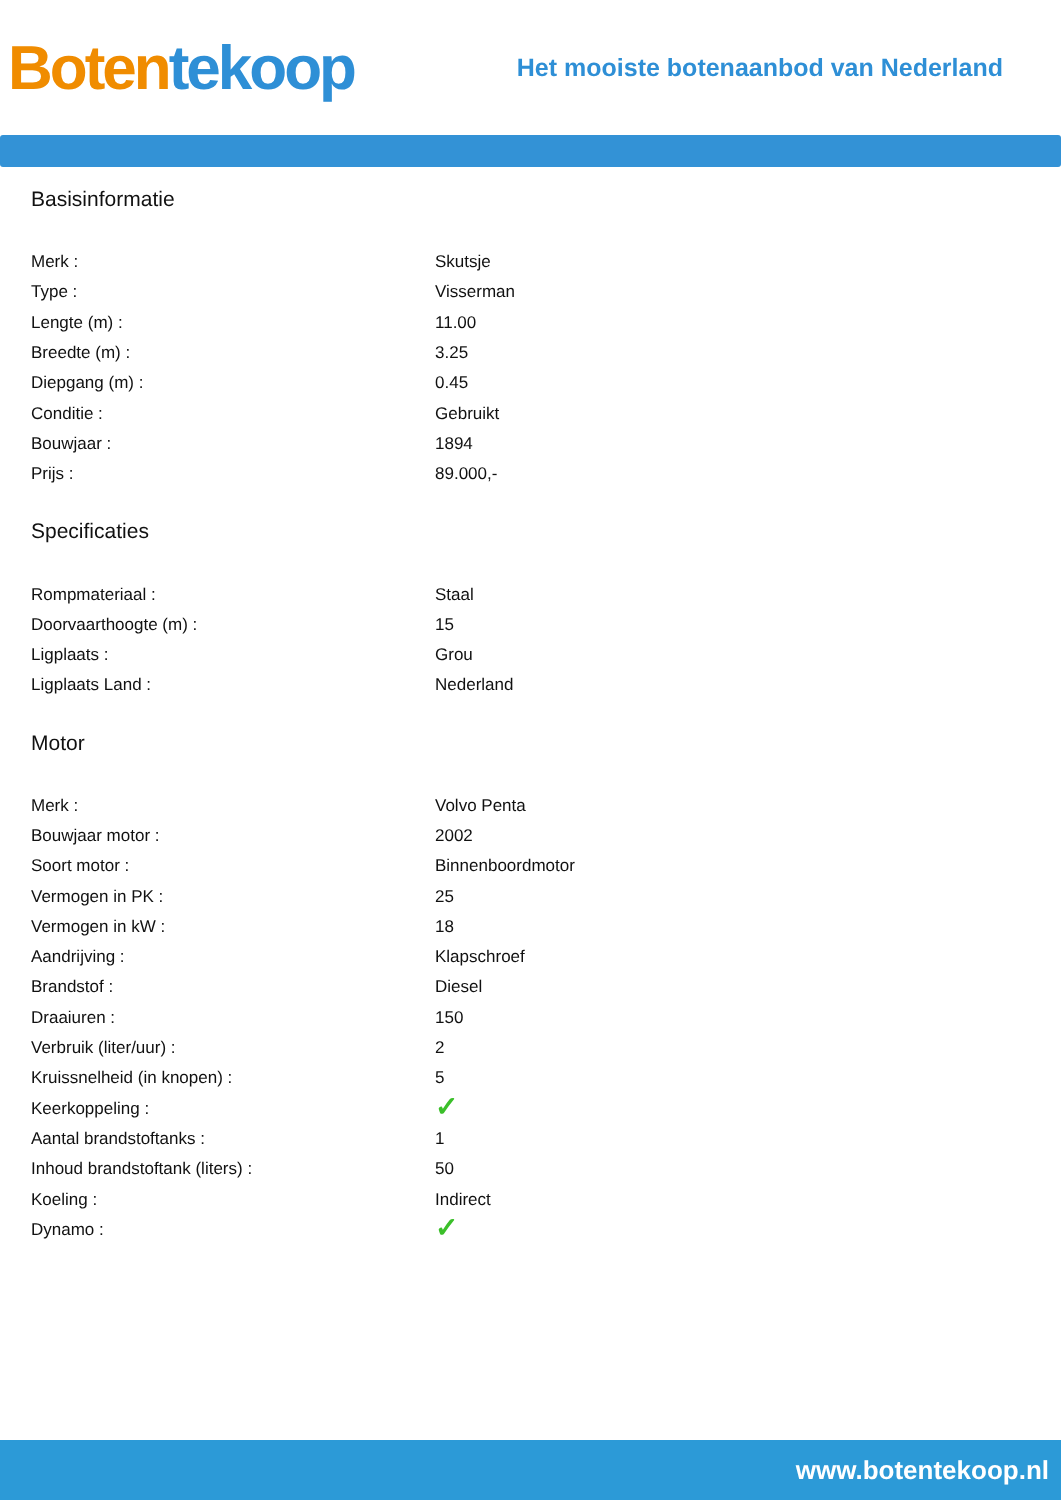Boten tekoop
Het mooiste botenaanbod van Nederland
Basisinformatie
| Merk : | Skutsje |
| Type : | Visserman |
| Lengte (m) : | 11.00 |
| Breedte (m) : | 3.25 |
| Diepgang (m) : | 0.45 |
| Conditie : | Gebruikt |
| Bouwjaar : | 1894 |
| Prijs : | 89.000,- |
Specificaties
| Rompmateriaal : | Staal |
| Doorvaarthoogte (m) : | 15 |
| Ligplaats : | Grou |
| Ligplaats Land : | Nederland |
Motor
| Merk : | Volvo Penta |
| Bouwjaar motor : | 2002 |
| Soort motor : | Binnenboordmotor |
| Vermogen in PK : | 25 |
| Vermogen in kW : | 18 |
| Aandrijving : | Klapschroef |
| Brandstof : | Diesel |
| Draaiuren : | 150 |
| Verbruik (liter/uur) : | 2 |
| Kruissnelheid (in knopen) : | 5 |
| Keerkoppeling : | ✓ |
| Aantal brandstoftanks : | 1 |
| Inhoud brandstoftank (liters) : | 50 |
| Koeling : | Indirect |
| Dynamo : | ✓ |
www.botentekoop.nl